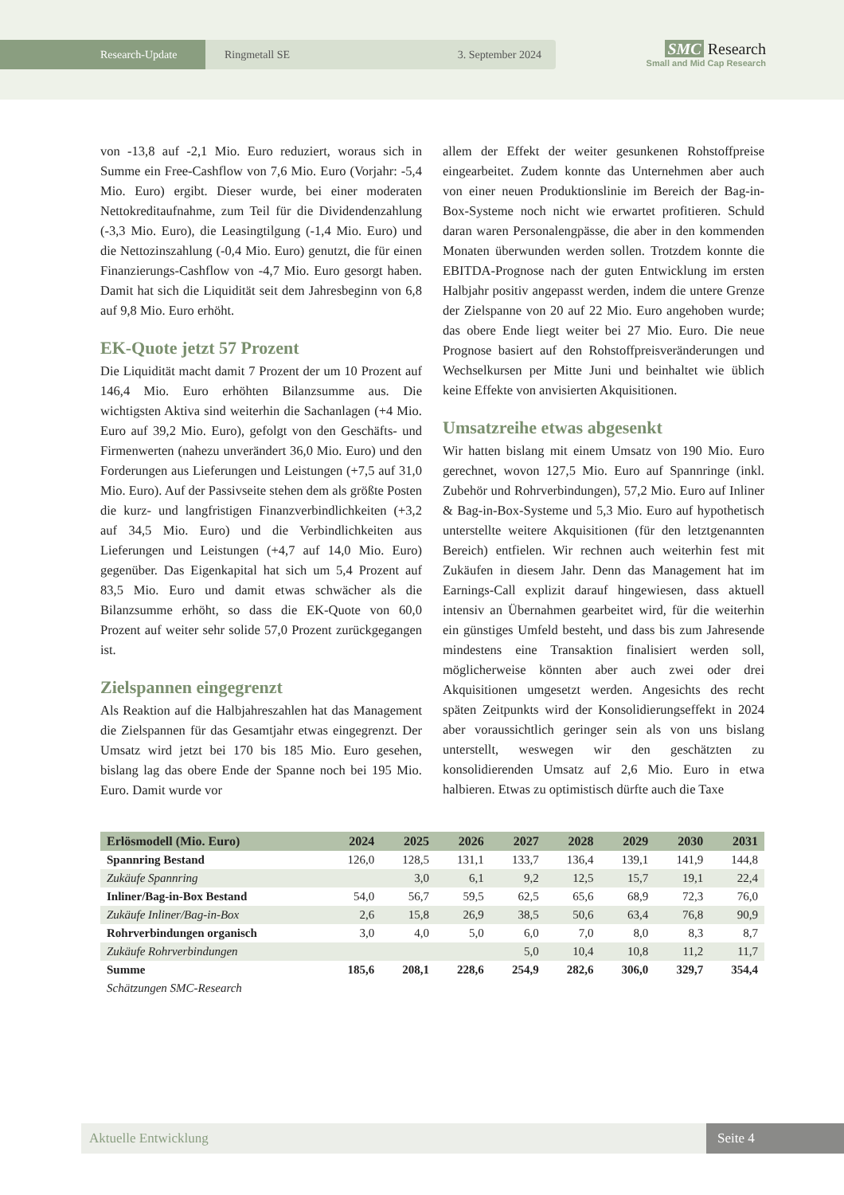Research-Update Ringmetall SE 3. September 2024
SMC Research
Small and Mid Cap Research
von -13,8 auf -2,1 Mio. Euro reduziert, woraus sich in Summe ein Free-Cashflow von 7,6 Mio. Euro (Vorjahr: -5,4 Mio. Euro) ergibt. Dieser wurde, bei einer moderaten Nettokreditaufnahme, zum Teil für die Dividendenzahlung (-3,3 Mio. Euro), die Leasingtilgung (-1,4 Mio. Euro) und die Nettozinszahlung (-0,4 Mio. Euro) genutzt, die für einen Finanzierungs-Cashflow von -4,7 Mio. Euro gesorgt haben. Damit hat sich die Liquidität seit dem Jahresbeginn von 6,8 auf 9,8 Mio. Euro erhöht.
EK-Quote jetzt 57 Prozent
Die Liquidität macht damit 7 Prozent der um 10 Prozent auf 146,4 Mio. Euro erhöhten Bilanzsumme aus. Die wichtigsten Aktiva sind weiterhin die Sachanlagen (+4 Mio. Euro auf 39,2 Mio. Euro), gefolgt von den Geschäfts- und Firmenwerten (nahezu unverändert 36,0 Mio. Euro) und den Forderungen aus Lieferungen und Leistungen (+7,5 auf 31,0 Mio. Euro). Auf der Passivseite stehen dem als größte Posten die kurz- und langfristigen Finanzverbindlichkeiten (+3,2 auf 34,5 Mio. Euro) und die Verbindlichkeiten aus Lieferungen und Leistungen (+4,7 auf 14,0 Mio. Euro) gegenüber. Das Eigenkapital hat sich um 5,4 Prozent auf 83,5 Mio. Euro und damit etwas schwächer als die Bilanzsumme erhöht, so dass die EK-Quote von 60,0 Prozent auf weiter sehr solide 57,0 Prozent zurückgegangen ist.
Zielspannen eingegrenzt
Als Reaktion auf die Halbjahreszahlen hat das Management die Zielspannen für das Gesamtjahr etwas eingegrenzt. Der Umsatz wird jetzt bei 170 bis 185 Mio. Euro gesehen, bislang lag das obere Ende der Spanne noch bei 195 Mio. Euro. Damit wurde vor
allem der Effekt der weiter gesunkenen Rohstoffpreise eingearbeitet. Zudem konnte das Unternehmen aber auch von einer neuen Produktionslinie im Bereich der Bag-in-Box-Systeme noch nicht wie erwartet profitieren. Schuld daran waren Personalengpässe, die aber in den kommenden Monaten überwunden werden sollen. Trotzdem konnte die EBITDA-Prognose nach der guten Entwicklung im ersten Halbjahr positiv angepasst werden, indem die untere Grenze der Zielspanne von 20 auf 22 Mio. Euro angehoben wurde; das obere Ende liegt weiter bei 27 Mio. Euro. Die neue Prognose basiert auf den Rohstoffpreisveränderungen und Wechselkursen per Mitte Juni und beinhaltet wie üblich keine Effekte von anvisierten Akquisitionen.
Umsatzreihe etwas abgesenkt
Wir hatten bislang mit einem Umsatz von 190 Mio. Euro gerechnet, wovon 127,5 Mio. Euro auf Spannringe (inkl. Zubehör und Rohrverbindungen), 57,2 Mio. Euro auf Inliner & Bag-in-Box-Systeme und 5,3 Mio. Euro auf hypothetisch unterstellte weitere Akquisitionen (für den letztgenannten Bereich) entfielen. Wir rechnen auch weiterhin fest mit Zukäufen in diesem Jahr. Denn das Management hat im Earnings-Call explizit darauf hingewiesen, dass aktuell intensiv an Übernahmen gearbeitet wird, für die weiterhin ein günstiges Umfeld besteht, und dass bis zum Jahresende mindestens eine Transaktion finalisiert werden soll, möglicherweise könnten aber auch zwei oder drei Akquisitionen umgesetzt werden. Angesichts des recht späten Zeitpunkts wird der Konsolidierungseffekt in 2024 aber voraussichtlich geringer sein als von uns bislang unterstellt, weswegen wir den geschätzten zu konsolidierenden Umsatz auf 2,6 Mio. Euro in etwa halbieren. Etwas zu optimistisch dürfte auch die Taxe
| Erlösmodell (Mio. Euro) | 2024 | 2025 | 2026 | 2027 | 2028 | 2029 | 2030 | 2031 |
| --- | --- | --- | --- | --- | --- | --- | --- | --- |
| Spannring Bestand | 126,0 | 128,5 | 131,1 | 133,7 | 136,4 | 139,1 | 141,9 | 144,8 |
| Zukäufe Spannring | | 3,0 | 6,1 | 9,2 | 12,5 | 15,7 | 19,1 | 22,4 |
| Inliner/Bag-in-Box Bestand | 54,0 | 56,7 | 59,5 | 62,5 | 65,6 | 68,9 | 72,3 | 76,0 |
| Zukäufe Inliner/Bag-in-Box | 2,6 | 15,8 | 26,9 | 38,5 | 50,6 | 63,4 | 76,8 | 90,9 |
| Rohrverbindungen organisch | 3,0 | 4,0 | 5,0 | 6,0 | 7,0 | 8,0 | 8,3 | 8,7 |
| Zukäufe Rohrverbindungen | | | | 5,0 | 10,4 | 10,8 | 11,2 | 11,7 |
| Summe | 185,6 | 208,1 | 228,6 | 254,9 | 282,6 | 306,0 | 329,7 | 354,4 |
| Schätzungen SMC-Research | | | | | | | | |
Aktuelle Entwicklung Seite 4